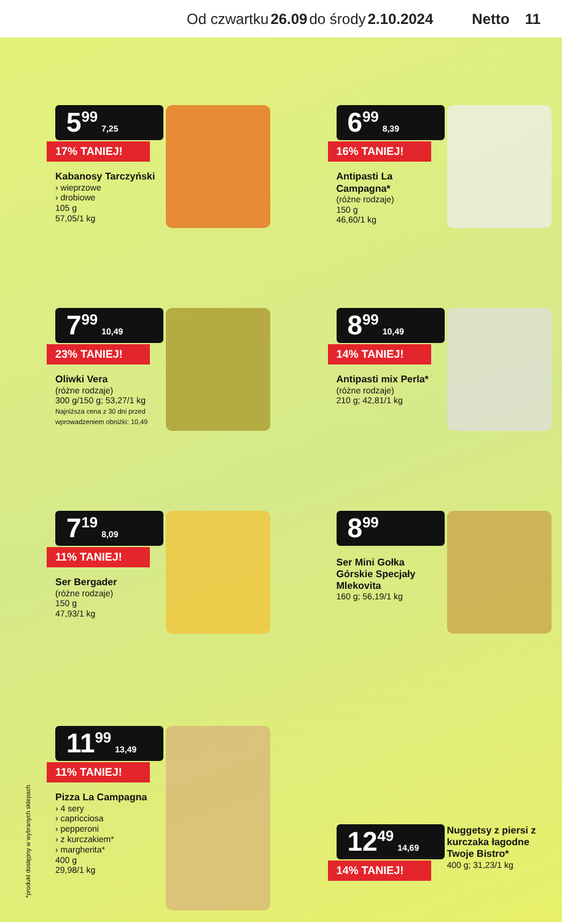Od czwartku 26.09 do środy 2.10.2024 Netto 11
5<sup>99</sup> 7,25
17% TANIEJ!
Kabanosy Tarczyński
› wieprzowe
› drobiowe
105 g
57,05/1 kg
6<sup>99</sup> 8,39
16% TANIEJ!
Antipasti La Campagna*
(różne rodzaje)
150 g
46,60/1 kg
7<sup>99</sup> 10,49
23% TANIEJ!
Oliwki Vera
(różne rodzaje)
300 g/150 g; 53,27/1 kg
Najniższa cena z 30 dni przed wprowadzeniem obniżki: 10,49
8<sup>99</sup> 10,49
14% TANIEJ!
Antipasti mix Perla*
(różne rodzaje)
210 g; 42,81/1 kg
7<sup>19</sup> 8,09
11% TANIEJ!
Ser Bergader
(różne rodzaje)
150 g
47,93/1 kg
8<sup>99</sup>
Ser Mini Gołka Górskie Specjały Mlekovita
160 g; 56,19/1 kg
11<sup>99</sup> 13,49
11% TANIEJ!
Pizza La Campagna
› 4 sery
› capricciosa
› pepperoni
› z kurczakiem*
› margherita*
400 g
29,98/1 kg
12<sup>49</sup> 14,69
14% TANIEJ!
Nuggetsy z piersi z kurczaka łagodne Twoje Bistro*
400 g; 31,23/1 kg
*produkt dostępny w wybranych sklepach